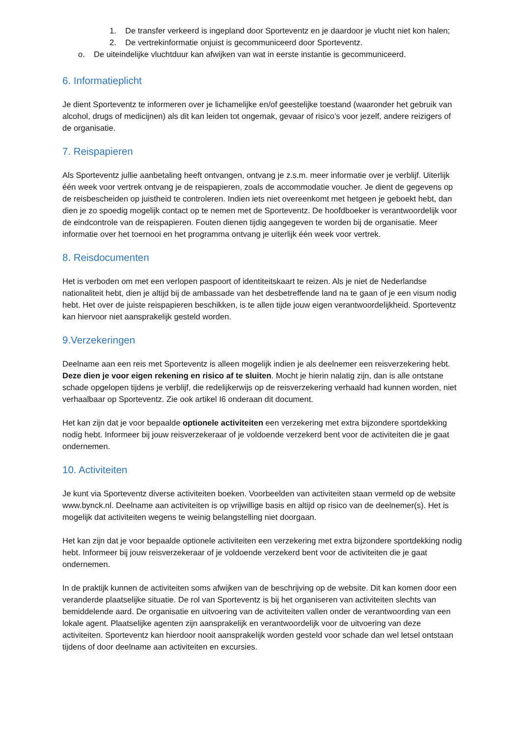1. De transfer verkeerd is ingepland door Sporteventz en je daardoor je vlucht niet kon halen;
2. De vertrekinformatie onjuist is gecommuniceerd door Sporteventz.
o. De uiteindelijke vluchtduur kan afwijken van wat in eerste instantie is gecommuniceerd.
6. Informatieplicht
Je dient Sporteventz te informeren over je lichamelijke en/of geestelijke toestand (waaronder het gebruik van alcohol, drugs of medicijnen) als dit kan leiden tot ongemak, gevaar of risico’s voor jezelf, andere reizigers of de organisatie.
7. Reispapieren
Als Sporteventz jullie aanbetaling heeft ontvangen, ontvang je z.s.m. meer informatie over je verblijf. Uiterlijk één week voor vertrek ontvang je de reispapieren, zoals de accommodatie voucher. Je dient de gegevens op de reisbescheiden op juistheid te controleren. Indien iets niet overeenkomt met hetgeen je geboekt hebt, dan dien je zo spoedig mogelijk contact op te nemen met de Sporteventz. De hoofdboeker is verantwoordelijk voor de eindcontrole van de reispapieren. Fouten dienen tijdig aangegeven te worden bij de organisatie. Meer informatie over het toernooi en het programma ontvang je uiterlijk één week voor vertrek.
8. Reisdocumenten
Het is verboden om met een verlopen paspoort of identiteitskaart te reizen. Als je niet de Nederlandse nationaliteit hebt, dien je altijd bij de ambassade van het desbetreffende land na te gaan of je een visum nodig hebt. Het over de juiste reispapieren beschikken, is te allen tijde jouw eigen verantwoordelijkheid. Sporteventz kan hiervoor niet aansprakelijk gesteld worden.
9.Verzekeringen
Deelname aan een reis met Sporteventz is alleen mogelijk indien je als deelnemer een reisverzekering hebt. Deze dien je voor eigen rekening en risico af te sluiten. Mocht je hierin nalatig zijn, dan is alle ontstane schade opgelopen tijdens je verblijf, die redelijkerwijs op de reisverzekering verhaald had kunnen worden, niet verhaalbaar op Sporteventz. Zie ook artikel I6 onderaan dit document.
Het kan zijn dat je voor bepaalde optionele activiteiten een verzekering met extra bijzondere sportdekking nodig hebt. Informeer bij jouw reisverzekeraar of je voldoende verzekerd bent voor de activiteiten die je gaat ondernemen.
10. Activiteiten
Je kunt via Sporteventz diverse activiteiten boeken. Voorbeelden van activiteiten staan vermeld op de website www.bynck.nl. Deelname aan activiteiten is op vrijwillige basis en altijd op risico van de deelnemer(s). Het is mogelijk dat activiteiten wegens te weinig belangstelling niet doorgaan.
Het kan zijn dat je voor bepaalde optionele activiteiten een verzekering met extra bijzondere sportdekking nodig hebt. Informeer bij jouw reisverzekeraar of je voldoende verzekerd bent voor de activiteiten die je gaat ondernemen.
In de praktijk kunnen de activiteiten soms afwijken van de beschrijving op de website. Dit kan komen door een veranderde plaatselijke situatie. De rol van Sporteventz is bij het organiseren van activiteiten slechts van bemiddelende aard. De organisatie en uitvoering van de activiteiten vallen onder de verantwoording van een lokale agent. Plaatselijke agenten zijn aansprakelijk en verantwoordelijk voor de uitvoering van deze activiteiten. Sporteventz kan hierdoor nooit aansprakelijk worden gesteld voor schade dan wel letsel ontstaan tijdens of door deelname aan activiteiten en excursies.